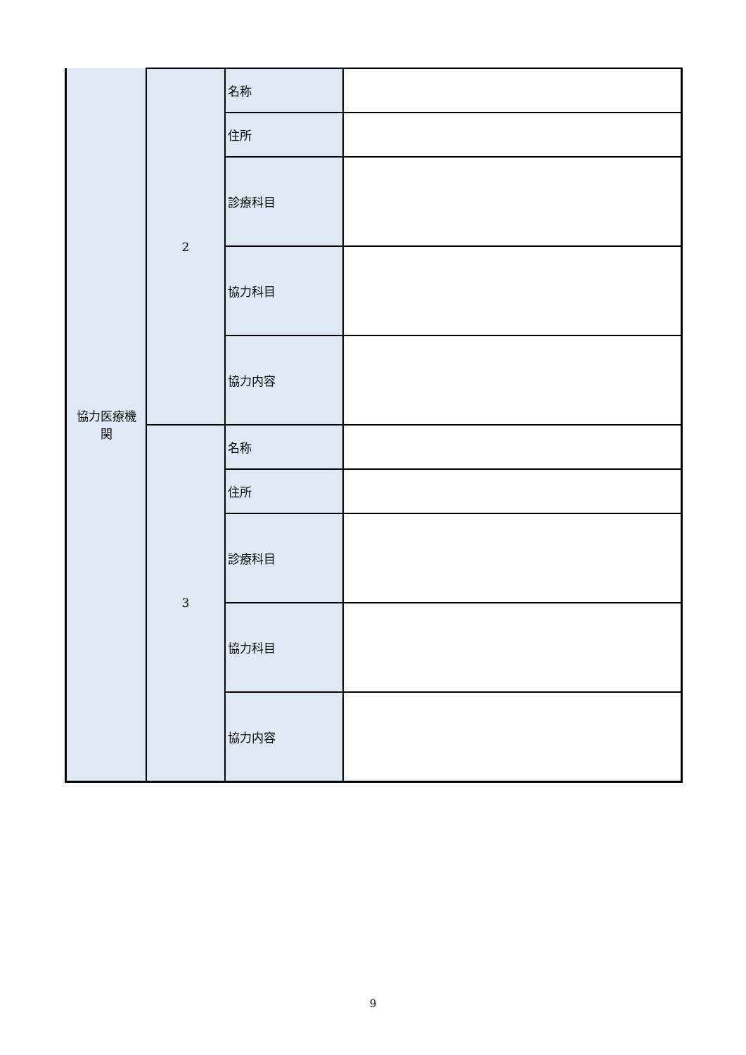| 協力医療機 関 | 2 | 名称 | |
| | | 住所 | |
| | | 診療科目 | |
| | | 協力科目 | |
| | | 協力内容 | |
| | 3 | 名称 | |
| | | 住所 | |
| | | 診療科目 | |
| | | 協力科目 | |
| | | 協力内容 | |
9